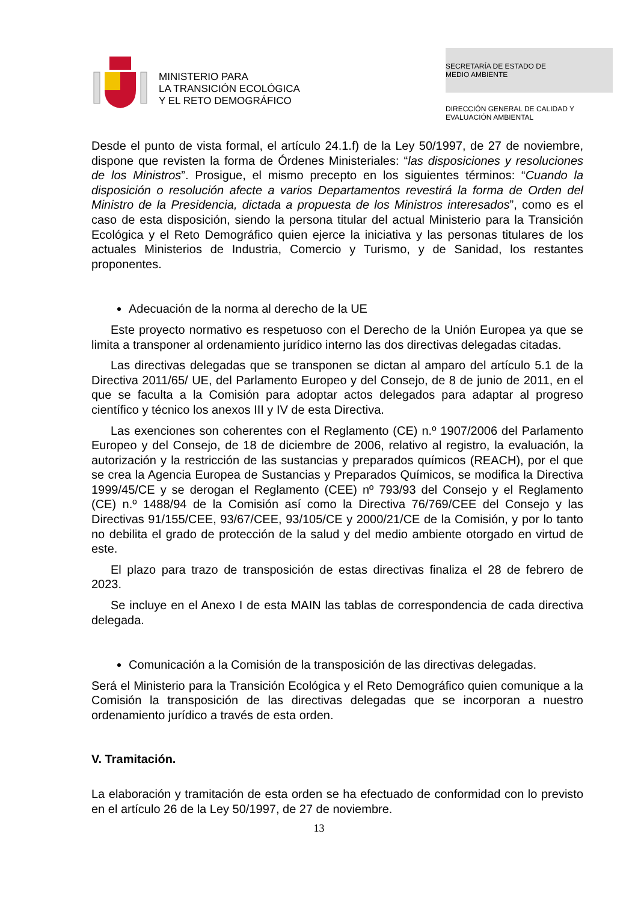MINISTERIO PARA
LA TRANSICIÓN ECOLÓGICA
Y EL RETO DEMOGRÁFICO
SECRETARÍA DE ESTADO DE
MEDIO AMBIENTE
DIRECCIÓN GENERAL DE CALIDAD Y
EVALUACIÓN AMBIENTAL
Desde el punto de vista formal, el artículo 24.1.f) de la Ley 50/1997, de 27 de noviembre, dispone que revisten la forma de Órdenes Ministeriales: “las disposiciones y resoluciones de los Ministros”. Prosigue, el mismo precepto en los siguientes términos: “Cuando la disposición o resolución afecte a varios Departamentos revestirá la forma de Orden del Ministro de la Presidencia, dictada a propuesta de los Ministros interesados”, como es el caso de esta disposición, siendo la persona titular del actual Ministerio para la Transición Ecológica y el Reto Demográfico quien ejerce la iniciativa y las personas titulares de los actuales Ministerios de Industria, Comercio y Turismo, y de Sanidad, los restantes proponentes.
Adecuación de la norma al derecho de la UE
Este proyecto normativo es respetuoso con el Derecho de la Unión Europea ya que se limita a transponer al ordenamiento jurídico interno las dos directivas delegadas citadas.
Las directivas delegadas que se transponen se dictan al amparo del artículo 5.1 de la Directiva 2011/65/ UE, del Parlamento Europeo y del Consejo, de 8 de junio de 2011, en el que se faculta a la Comisión para adoptar actos delegados para adaptar al progreso científico y técnico los anexos III y IV de esta Directiva.
Las exenciones son coherentes con el Reglamento (CE) n.º 1907/2006 del Parlamento Europeo y del Consejo, de 18 de diciembre de 2006, relativo al registro, la evaluación, la autorización y la restricción de las sustancias y preparados químicos (REACH), por el que se crea la Agencia Europea de Sustancias y Preparados Químicos, se modifica la Directiva 1999/45/CE y se derogan el Reglamento (CEE) nº 793/93 del Consejo y el Reglamento (CE) n.º 1488/94 de la Comisión así como la Directiva 76/769/CEE del Consejo y las Directivas 91/155/CEE, 93/67/CEE, 93/105/CE y 2000/21/CE de la Comisión, y por lo tanto no debilita el grado de protección de la salud y del medio ambiente otorgado en virtud de este.
El plazo para trazo de transposición de estas directivas finaliza el 28 de febrero de 2023.
Se incluye en el Anexo I de esta MAIN las tablas de correspondencia de cada directiva delegada.
Comunicación a la Comisión de la transposición de las directivas delegadas.
Será el Ministerio para la Transición Ecológica y el Reto Demográfico quien comunique a la Comisión la transposición de las directivas delegadas que se incorporan a nuestro ordenamiento jurídico a través de esta orden.
V. Tramitación.
La elaboración y tramitación de esta orden se ha efectuado de conformidad con lo previsto en el artículo 26 de la Ley 50/1997, de 27 de noviembre.
13